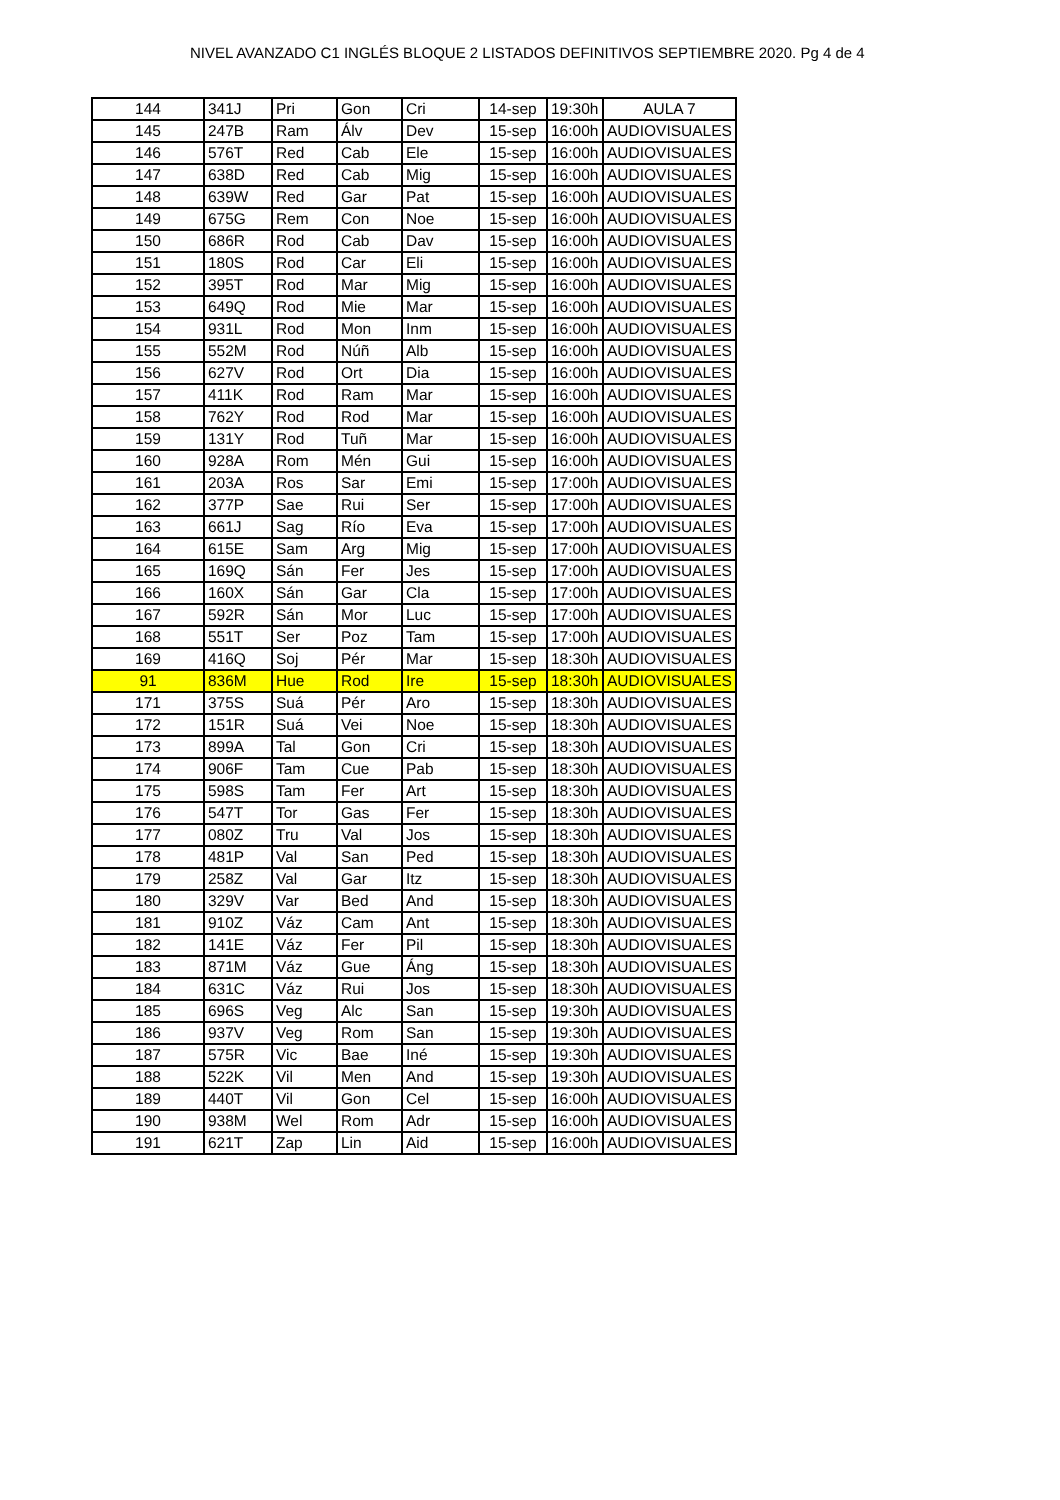NIVEL AVANZADO C1 INGLÉS BLOQUE 2 LISTADOS DEFINITIVOS SEPTIEMBRE 2020. Pg 4 de 4
| 144 | 341J | Pri | Gon | Cri | 14-sep | 19:30h | AULA 7 |
| 145 | 247B | Ram | Álv | Dev | 15-sep | 16:00h | AUDIOVISUALES |
| 146 | 576T | Red | Cab | Ele | 15-sep | 16:00h | AUDIOVISUALES |
| 147 | 638D | Red | Cab | Mig | 15-sep | 16:00h | AUDIOVISUALES |
| 148 | 639W | Red | Gar | Pat | 15-sep | 16:00h | AUDIOVISUALES |
| 149 | 675G | Rem | Con | Noe | 15-sep | 16:00h | AUDIOVISUALES |
| 150 | 686R | Rod | Cab | Dav | 15-sep | 16:00h | AUDIOVISUALES |
| 151 | 180S | Rod | Car | Eli | 15-sep | 16:00h | AUDIOVISUALES |
| 152 | 395T | Rod | Mar | Mig | 15-sep | 16:00h | AUDIOVISUALES |
| 153 | 649Q | Rod | Mie | Mar | 15-sep | 16:00h | AUDIOVISUALES |
| 154 | 931L | Rod | Mon | Inm | 15-sep | 16:00h | AUDIOVISUALES |
| 155 | 552M | Rod | Núñ | Alb | 15-sep | 16:00h | AUDIOVISUALES |
| 156 | 627V | Rod | Ort | Dia | 15-sep | 16:00h | AUDIOVISUALES |
| 157 | 411K | Rod | Ram | Mar | 15-sep | 16:00h | AUDIOVISUALES |
| 158 | 762Y | Rod | Rod | Mar | 15-sep | 16:00h | AUDIOVISUALES |
| 159 | 131Y | Rod | Tuñ | Mar | 15-sep | 16:00h | AUDIOVISUALES |
| 160 | 928A | Rom | Mén | Gui | 15-sep | 16:00h | AUDIOVISUALES |
| 161 | 203A | Ros | Sar | Emi | 15-sep | 17:00h | AUDIOVISUALES |
| 162 | 377P | Sae | Rui | Ser | 15-sep | 17:00h | AUDIOVISUALES |
| 163 | 661J | Sag | Río | Eva | 15-sep | 17:00h | AUDIOVISUALES |
| 164 | 615E | Sam | Arg | Mig | 15-sep | 17:00h | AUDIOVISUALES |
| 165 | 169Q | Sán | Fer | Jes | 15-sep | 17:00h | AUDIOVISUALES |
| 166 | 160X | Sán | Gar | Cla | 15-sep | 17:00h | AUDIOVISUALES |
| 167 | 592R | Sán | Mor | Luc | 15-sep | 17:00h | AUDIOVISUALES |
| 168 | 551T | Ser | Poz | Tam | 15-sep | 17:00h | AUDIOVISUALES |
| 169 | 416Q | Soj | Pér | Mar | 15-sep | 18:30h | AUDIOVISUALES |
| 91 | 836M | Hue | Rod | Ire | 15-sep | 18:30h | AUDIOVISUALES |
| 171 | 375S | Suá | Pér | Aro | 15-sep | 18:30h | AUDIOVISUALES |
| 172 | 151R | Suá | Vei | Noe | 15-sep | 18:30h | AUDIOVISUALES |
| 173 | 899A | Tal | Gon | Cri | 15-sep | 18:30h | AUDIOVISUALES |
| 174 | 906F | Tam | Cue | Pab | 15-sep | 18:30h | AUDIOVISUALES |
| 175 | 598S | Tam | Fer | Art | 15-sep | 18:30h | AUDIOVISUALES |
| 176 | 547T | Tor | Gas | Fer | 15-sep | 18:30h | AUDIOVISUALES |
| 177 | 080Z | Tru | Val | Jos | 15-sep | 18:30h | AUDIOVISUALES |
| 178 | 481P | Val | San | Ped | 15-sep | 18:30h | AUDIOVISUALES |
| 179 | 258Z | Val | Gar | Itz | 15-sep | 18:30h | AUDIOVISUALES |
| 180 | 329V | Var | Bed | And | 15-sep | 18:30h | AUDIOVISUALES |
| 181 | 910Z | Váz | Cam | Ant | 15-sep | 18:30h | AUDIOVISUALES |
| 182 | 141E | Váz | Fer | Pil | 15-sep | 18:30h | AUDIOVISUALES |
| 183 | 871M | Váz | Gue | Áng | 15-sep | 18:30h | AUDIOVISUALES |
| 184 | 631C | Váz | Rui | Jos | 15-sep | 18:30h | AUDIOVISUALES |
| 185 | 696S | Veg | Alc | San | 15-sep | 19:30h | AUDIOVISUALES |
| 186 | 937V | Veg | Rom | San | 15-sep | 19:30h | AUDIOVISUALES |
| 187 | 575R | Vic | Bae | Iné | 15-sep | 19:30h | AUDIOVISUALES |
| 188 | 522K | Vil | Men | And | 15-sep | 19:30h | AUDIOVISUALES |
| 189 | 440T | Vil | Gon | Cel | 15-sep | 16:00h | AUDIOVISUALES |
| 190 | 938M | Wel | Rom | Adr | 15-sep | 16:00h | AUDIOVISUALES |
| 191 | 621T | Zap | Lin | Aid | 15-sep | 16:00h | AUDIOVISUALES |